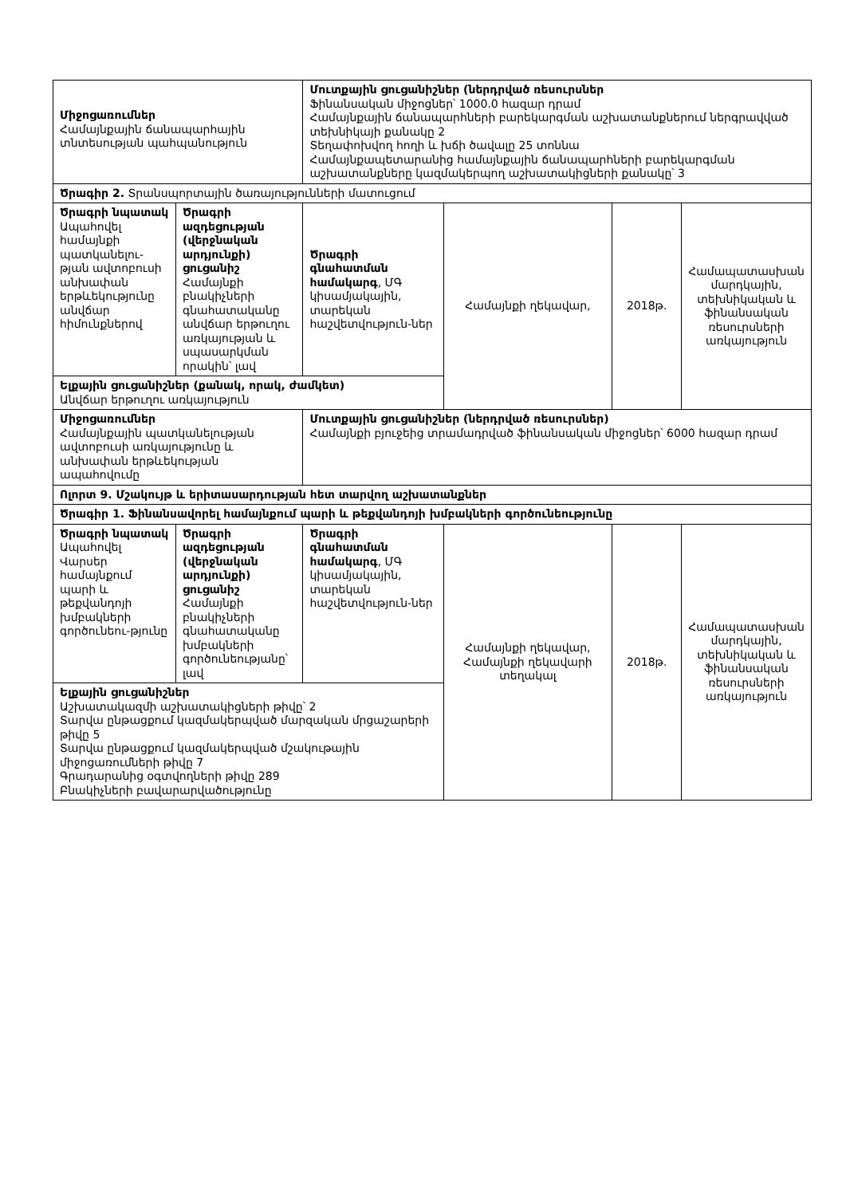| Միջոցառումներ Համայնքային ճանապարհային տնտեսության պահպանություն | | Մուտքային ցուցանիշներ (ներդրված ռեսուրսներ Ֆինանսական միջոցներ՝ 1000.0 հազար դրամ Համայնքային ճանապարհների բարեկարգման աշխատանքներում ներգրավված տեխնիկայի քանակը 2 Տեղափոխվող հողի և խճի ծավալը 25 տոննա Համայնքապետարանից համայնքային ճանապարհների բարեկարգման աշխատանքները կազմակերպող աշխատակիցների քանակը՝ 3 | | | |
| Ծրագիր 2. Տրանսպորտային ծառայությունների մատուցում | | | | | |
| Ծրագրի նպատակ Ապահովել համայնքի պատկանելու-թյան ավտոբուսի անխափան երթևեկությունը անվճար հիմունքներով | Ծրագրի ազդեցության (վերջնական արդյունքի) ցուցանիշ Համայնքի բնակիչների գնահատականը անվճար երթուղու առկայության և սպասարկման որակին՝ լավ | Ծրագրի գնահատման համակարգ , ՄԳ կիսամյակային, տարեկան հաշվետվություն-ներ | Համայնքի ղեկավար, | 2018թ. | Համապատասխան մարդկային, տեխնիկական և ֆինանսական ռեսուրսների առկայություն |
| Ելքային ցուցանիշներ (քանակ, որակ, ժամկետ) Անվճար երթուղու առկայություն | | | | | |
| Միջոցառումներ Համայնքային պատկանելության ավտոբուսի առկայությունը և անխափան երթևեկության ապահովումը | | Մուտքային ցուցանիշներ (ներդրված ռեսուրսներ) Համայնքի բյուջեից տրամադրված ֆինանսական միջոցներ՝ 6000 հազար դրամ | | | |
| Ոլորտ 9. Մշակույթ և երիտասարդության հետ տարվող աշխատանքներ | | | | | |
| Ծրագիր 1. Ֆինանսավորել համայնքում պարի և թեքվանդոյի խմբակների գործունեությունը | | | | | |
| Ծրագրի նպատակ Ապահովել Վարսեր համայնքում պարի և թեքվանդոյի խմբակների գործունեու-թյունը | Ծրագրի ազդեցության (վերջնական արդյունքի) ցուցանիշ Համայնքի բնակիչների գնահատականը խմբակների գործունեությանը՝ լավ | Ծրագրի գնահատման համակարգ , ՄԳ կիսամյակային, տարեկան հաշվետվություն-ներ | Համայնքի ղեկավար, Համայնքի ղեկավարի տեղակալ | 2018թ. | Համապատասխան մարդկային, տեխնիկական և ֆինանսական ռեսուրսների առկայություն |
| Ելքային ցուցանիշներ Աշխատակազմի աշխատակիցների թիվը՝ 2 Տարվա ընթացքում կազմակերպված մարզական մրցաշարերի թիվը 5 Տարվա ընթացքում կազմակերպված մշակութային միջոցառումների թիվը 7 Գրադարանից օգտվողների թիվը 289 Բնակիչների բավարարվածությունը | | | | | |